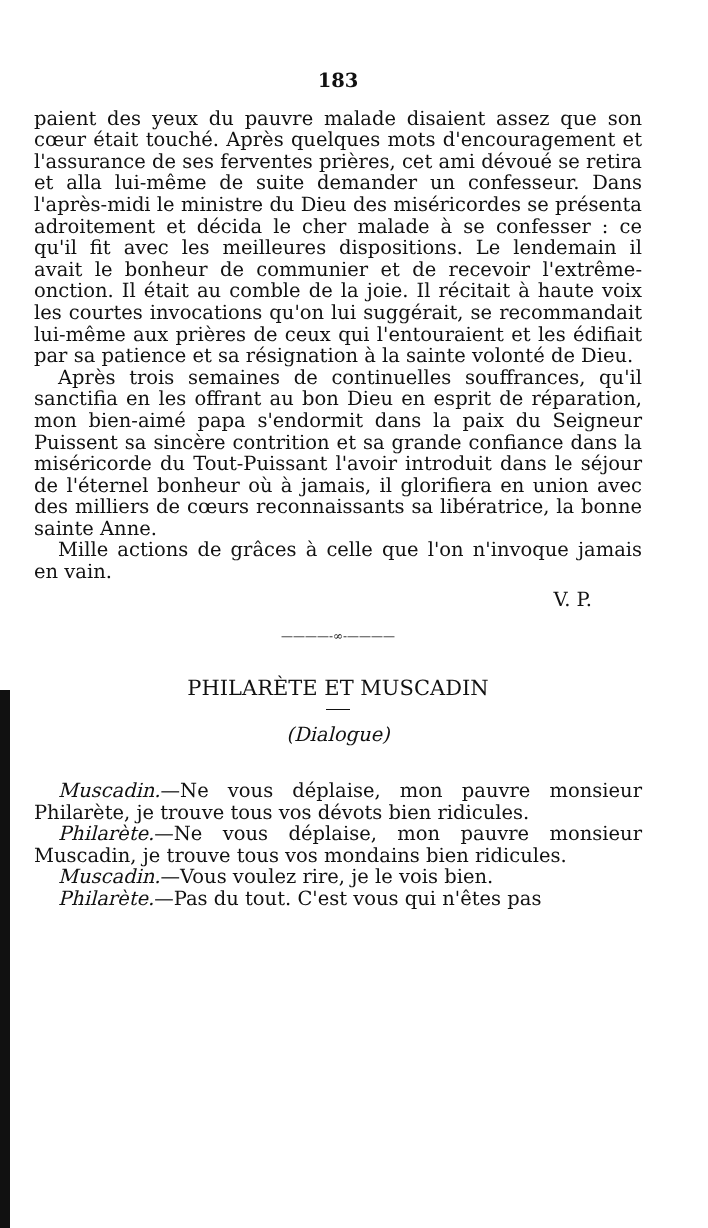183
paient des yeux du pauvre malade disaient assez que son cœur était touché. Après quelques mots d'encouragement et l'assurance de ses ferventes prières, cet ami dévoué se retira et alla lui-même de suite demander un confesseur. Dans l'après-midi le ministre du Dieu des miséricordes se présenta adroitement et décida le cher malade à se confesser : ce qu'il fit avec les meilleures dispositions. Le lendemain il avait le bonheur de communier et de recevoir l'extrême-onction. Il était au comble de la joie. Il récitait à haute voix les courtes invocations qu'on lui suggérait, se recommandait lui-même aux prières de ceux qui l'entouraient et les édifiait par sa patience et sa résignation à la sainte volonté de Dieu.
Après trois semaines de continuelles souffrances, qu'il sanctifia en les offrant au bon Dieu en esprit de réparation, mon bien-aimé papa s'endormit dans la paix du Seigneur Puissent sa sincère contrition et sa grande confiance dans la miséricorde du Tout-Puissant l'avoir introduit dans le séjour de l'éternel bonheur où à jamais, il glorifiera en union avec des milliers de cœurs reconnaissants sa libératrice, la bonne sainte Anne.
Mille actions de grâces à celle que l'on n'invoque jamais en vain.
V. P.
————-∞-————
PHILARÈTE ET MUSCADIN
(Dialogue)
Muscadin.—Ne vous déplaise, mon pauvre monsieur Philarète, je trouve tous vos dévots bien ridicules.
Philarète.—Ne vous déplaise, mon pauvre monsieur Muscadin, je trouve tous vos mondains bien ridicules.
Muscadin.—Vous voulez rire, je le vois bien.
Philarète.—Pas du tout. C'est vous qui n'êtes pas